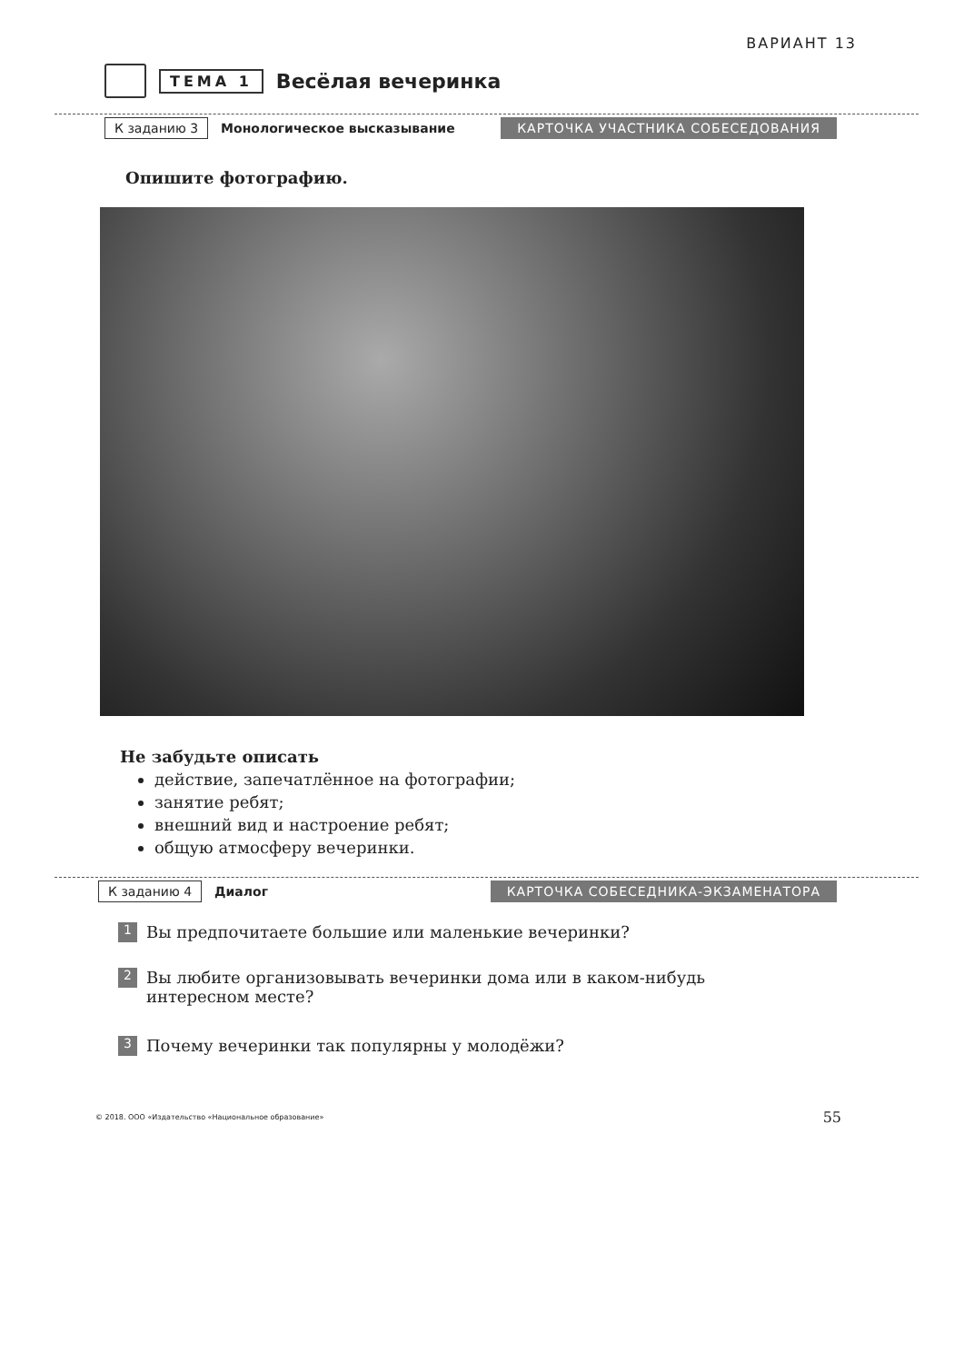ВАРИАНТ 13
ТЕМА 1 Весёлая вечеринка
К заданию 3 Монологическое высказывание КАРТОЧКА УЧАСТНИКА СОБЕСЕДОВАНИЯ
Опишите фотографию.
Не забудьте описать
действие, запечатлённое на фотографии;
занятие ребят;
внешний вид и настроение ребят;
общую атмосферу вечеринки.
К заданию 4 Диалог КАРТОЧКА СОБЕСЕДНИКА-ЭКЗАМЕНАТОРА
1 Вы предпочитаете большие или маленькие вечеринки?
2 Вы любите организовывать вечеринки дома или в каком-нибудь интересном месте?
3 Почему вечеринки так популярны у молодёжи?
© 2018. ООО «Издательство «Национальное образование»
55